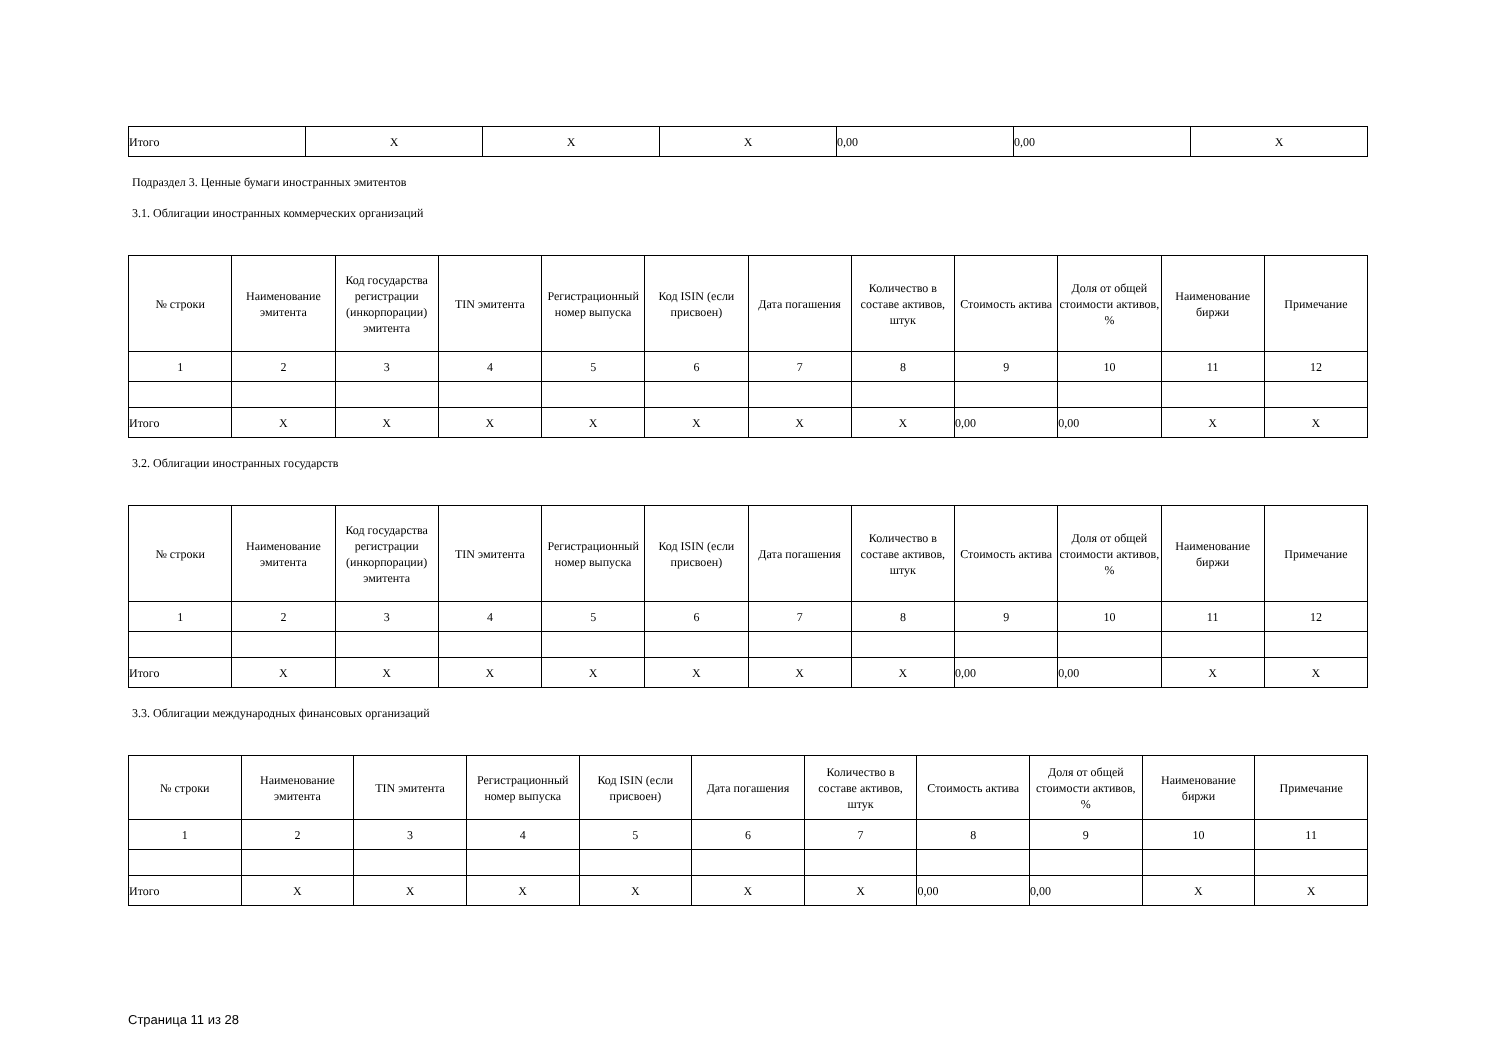| Итого | X | X | X | 0,00 | 0,00 | X |
Подраздел 3. Ценные бумаги иностранных эмитентов
3.1. Облигации иностранных коммерческих организаций
| № строки | Наименование эмитента | Код государства регистрации (инкорпорации) эмитента | TIN эмитента | Регистрационный номер выпуска | Код ISIN (если присвоен) | Дата погашения | Количество в составе активов, штук | Стоимость актива | Доля от общей стоимости активов, % | Наименование биржи | Примечание |
| --- | --- | --- | --- | --- | --- | --- | --- | --- | --- | --- | --- |
| 1 | 2 | 3 | 4 | 5 | 6 | 7 | 8 | 9 | 10 | 11 | 12 |
| Итого | X | X | X | X | X | X | X | 0,00 | 0,00 | X | X |
3.2. Облигации иностранных государств
| № строки | Наименование эмитента | Код государства регистрации (инкорпорации) эмитента | TIN эмитента | Регистрационный номер выпуска | Код ISIN (если присвоен) | Дата погашения | Количество в составе активов, штук | Стоимость актива | Доля от общей стоимости активов, % | Наименование биржи | Примечание |
| --- | --- | --- | --- | --- | --- | --- | --- | --- | --- | --- | --- |
| 1 | 2 | 3 | 4 | 5 | 6 | 7 | 8 | 9 | 10 | 11 | 12 |
| Итого | X | X | X | X | X | X | X | 0,00 | 0,00 | X | X |
3.3. Облигации международных финансовых организаций
| № строки | Наименование эмитента | TIN эмитента | Регистрационный номер выпуска | Код ISIN (если присвоен) | Дата погашения | Количество в составе активов, штук | Стоимость актива | Доля от общей стоимости активов, % | Наименование биржи | Примечание |
| --- | --- | --- | --- | --- | --- | --- | --- | --- | --- | --- |
| 1 | 2 | 3 | 4 | 5 | 6 | 7 | 8 | 9 | 10 | 11 |
| Итого | X | X | X | X | X | X | 0,00 | 0,00 | X | X |
Страница 11 из 28